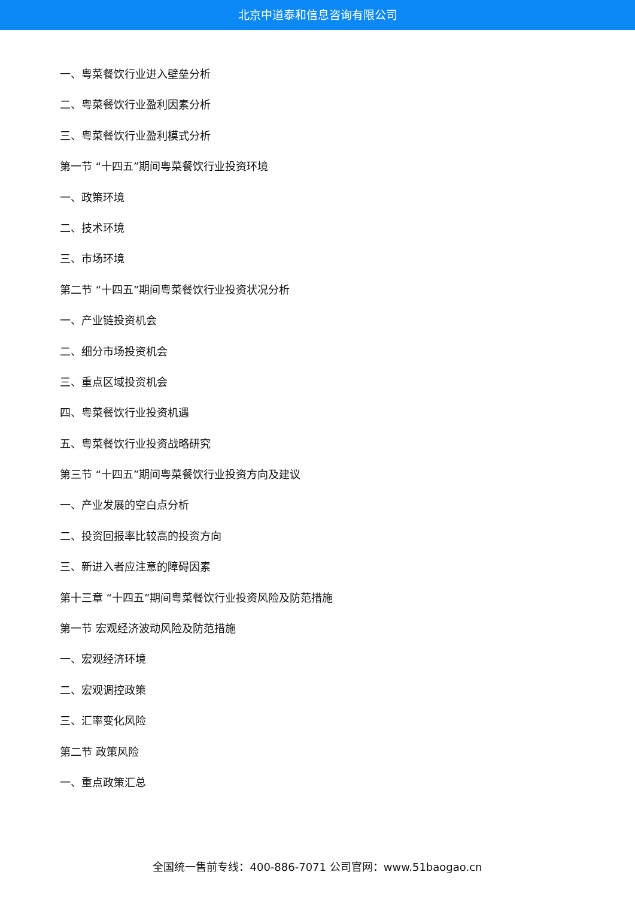北京中道泰和信息咨询有限公司
一、粤菜餐饮行业进入壁垒分析
二、粤菜餐饮行业盈利因素分析
三、粤菜餐饮行业盈利模式分析
第一节 “十四五”期间粤菜餐饮行业投资环境
一、政策环境
二、技术环境
三、市场环境
第二节 “十四五”期间粤菜餐饮行业投资状况分析
一、产业链投资机会
二、细分市场投资机会
三、重点区域投资机会
四、粤菜餐饮行业投资机遇
五、粤菜餐饮行业投资战略研究
第三节 “十四五”期间粤菜餐饮行业投资方向及建议
一、产业发展的空白点分析
二、投资回报率比较高的投资方向
三、新进入者应注意的障碍因素
第十三章 “十四五”期间粤菜餐饮行业投资风险及防范措施
第一节 宏观经济波动风险及防范措施
一、宏观经济环境
二、宏观调控政策
三、汇率变化风险
第二节 政策风险
一、重点政策汇总
全国统一售前专线：400-886-7071 公司官网：www.51baogao.cn